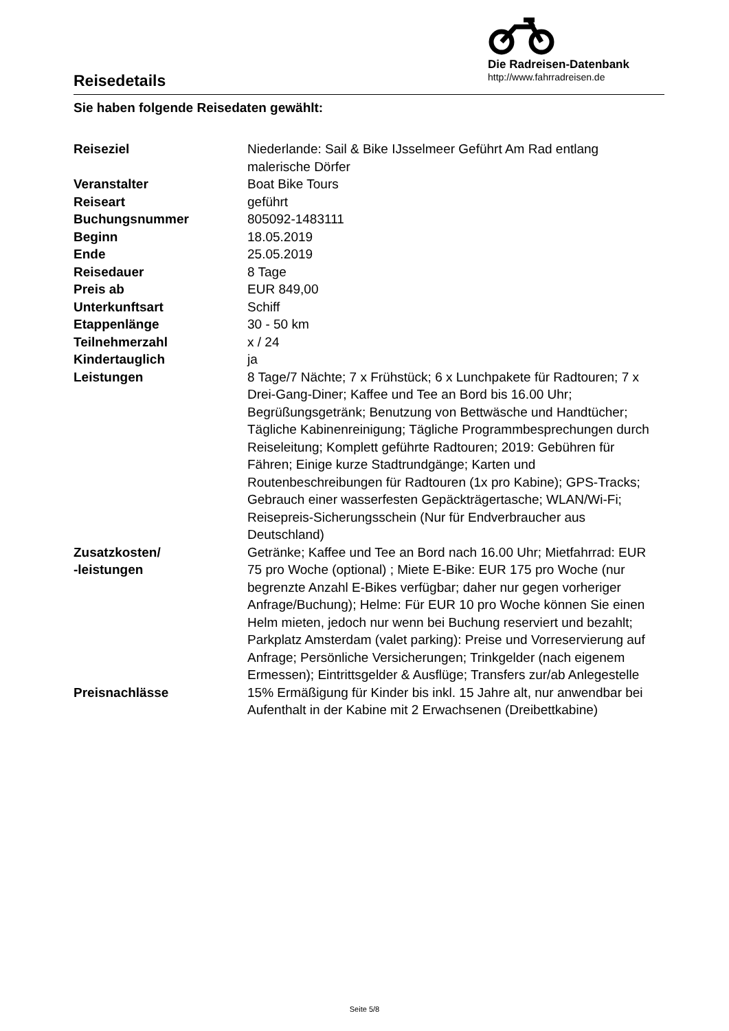Reisedetails
Die Radreisen-Datenbank
http://www.fahrradreisen.de
Sie haben folgende Reisedaten gewählt:
| Reiseziel | Niederlande: Sail & Bike IJsselmeer Geführt Am Rad entlang malerische Dörfer |
| Veranstalter | Boat Bike Tours |
| Reiseart | geführt |
| Buchungsnummer | 805092-1483111 |
| Beginn | 18.05.2019 |
| Ende | 25.05.2019 |
| Reisedauer | 8 Tage |
| Preis ab | EUR 849,00 |
| Unterkunftsart | Schiff |
| Etappenlänge | 30 - 50 km |
| Teilnehmerzahl | x / 24 |
| Kindertauglich | ja |
| Leistungen | 8 Tage/7 Nächte; 7 x Frühstück; 6 x Lunchpakete für Radtouren; 7 x Drei-Gang-Diner; Kaffee und Tee an Bord bis 16.00 Uhr; Begrüßungsgetränk; Benutzung von Bettwäsche und Handtücher; Tägliche Kabinenreinigung; Tägliche Programmbesprechungen durch Reiseleitung; Komplett geführte Radtouren; 2019: Gebühren für Fähren; Einige kurze Stadtrundgänge; Karten und Routenbeschreibungen für Radtouren (1x pro Kabine); GPS-Tracks; Gebrauch einer wasserfesten Gepäckträgertasche; WLAN/Wi-Fi; Reisepreis-Sicherungsschein (Nur für Endverbraucher aus Deutschland) |
| Zusatzkosten/ -leistungen | Getränke; Kaffee und Tee an Bord nach 16.00 Uhr; Mietfahrrad: EUR 75 pro Woche (optional) ; Miete E-Bike: EUR 175 pro Woche (nur begrenzte Anzahl E-Bikes verfügbar; daher nur gegen vorheriger Anfrage/Buchung); Helme: Für EUR 10 pro Woche können Sie einen Helm mieten, jedoch nur wenn bei Buchung reserviert und bezahlt; Parkplatz Amsterdam (valet parking): Preise und Vorreservierung auf Anfrage; Persönliche Versicherungen; Trinkgelder (nach eigenem Ermessen); Eintrittsgelder & Ausflüge; Transfers zur/ab Anlegestelle |
| Preisnachlässe | 15% Ermäßigung für Kinder bis inkl. 15 Jahre alt, nur anwendbar bei Aufenthalt in der Kabine mit 2 Erwachsenen (Dreibettkabine) |
Seite 5/8